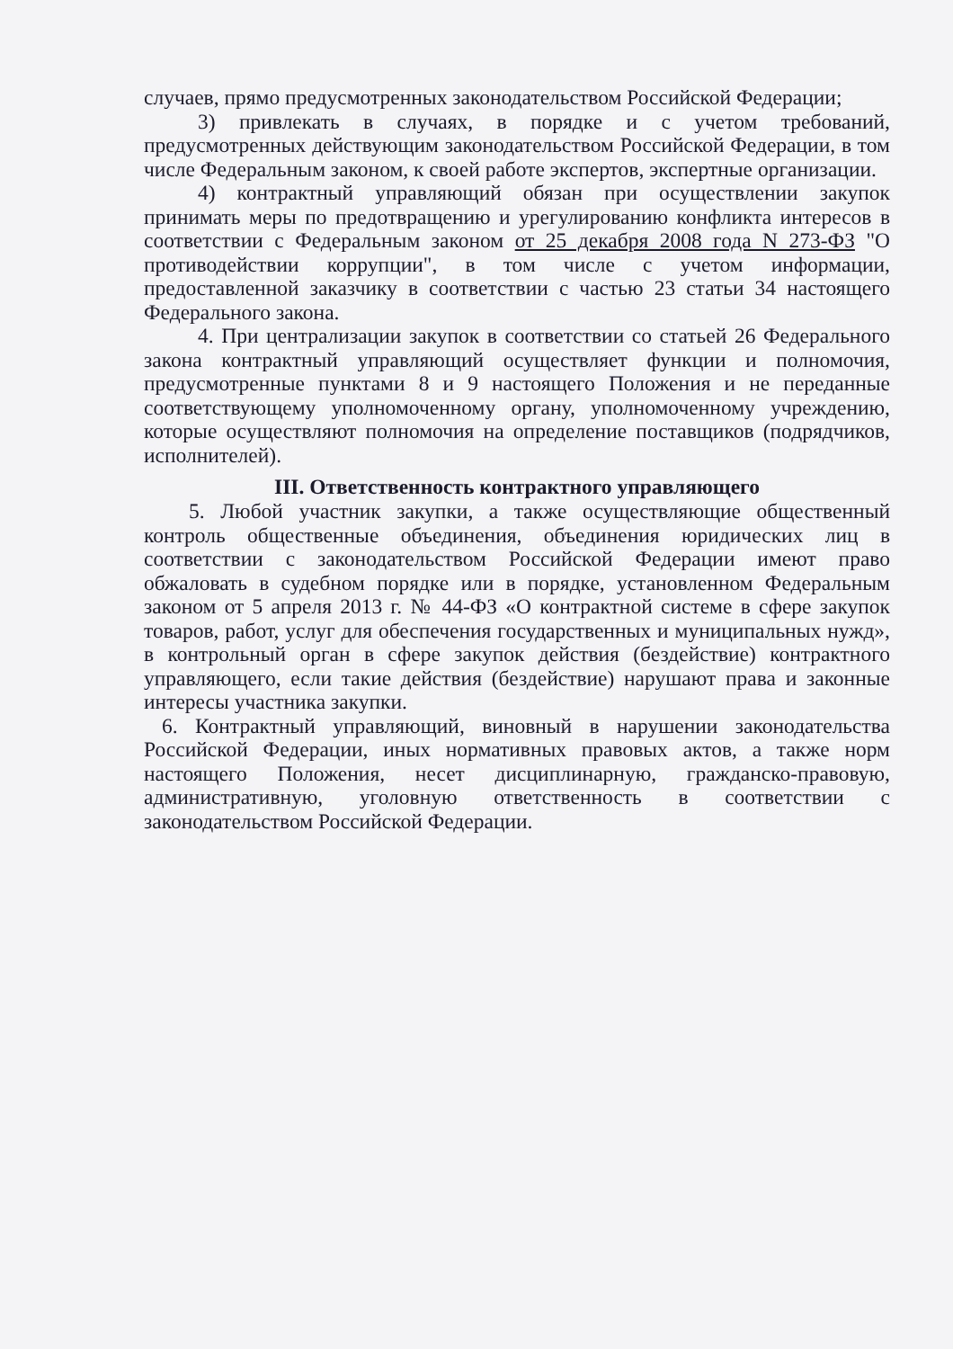случаев, прямо предусмотренных законодательством Российской Федерации;
3) привлекать в случаях, в порядке и с учетом требований, предусмотренных действующим законодательством Российской Федерации, в том числе Федеральным законом, к своей работе экспертов, экспертные организации.
4) контрактный управляющий обязан при осуществлении закупок принимать меры по предотвращению и урегулированию конфликта интересов в соответствии с Федеральным законом от 25 декабря 2008 года N 273-ФЗ "О противодействии коррупции", в том числе с учетом информации, предоставленной заказчику в соответствии с частью 23 статьи 34 настоящего Федерального закона.
4. При централизации закупок в соответствии со статьей 26 Федерального закона контрактный управляющий осуществляет функции и полномочия, предусмотренные пунктами 8 и 9 настоящего Положения и не переданные соответствующему уполномоченному органу, уполномоченному учреждению, которые осуществляют полномочия на определение поставщиков (подрядчиков, исполнителей).
III. Ответственность контрактного управляющего
5. Любой участник закупки, а также осуществляющие общественный контроль общественные объединения, объединения юридических лиц в соответствии с законодательством Российской Федерации имеют право обжаловать в судебном порядке или в порядке, установленном Федеральным законом от 5 апреля 2013 г. № 44-ФЗ «О контрактной системе в сфере закупок товаров, работ, услуг для обеспечения государственных и муниципальных нужд», в контрольный орган в сфере закупок действия (бездействие) контрактного управляющего, если такие действия (бездействие) нарушают права и законные интересы участника закупки.
6. Контрактный управляющий, виновный в нарушении законодательства Российской Федерации, иных нормативных правовых актов, а также норм настоящего Положения, несет дисциплинарную, гражданско-правовую, административную, уголовную ответственность в соответствии с законодательством Российской Федерации.